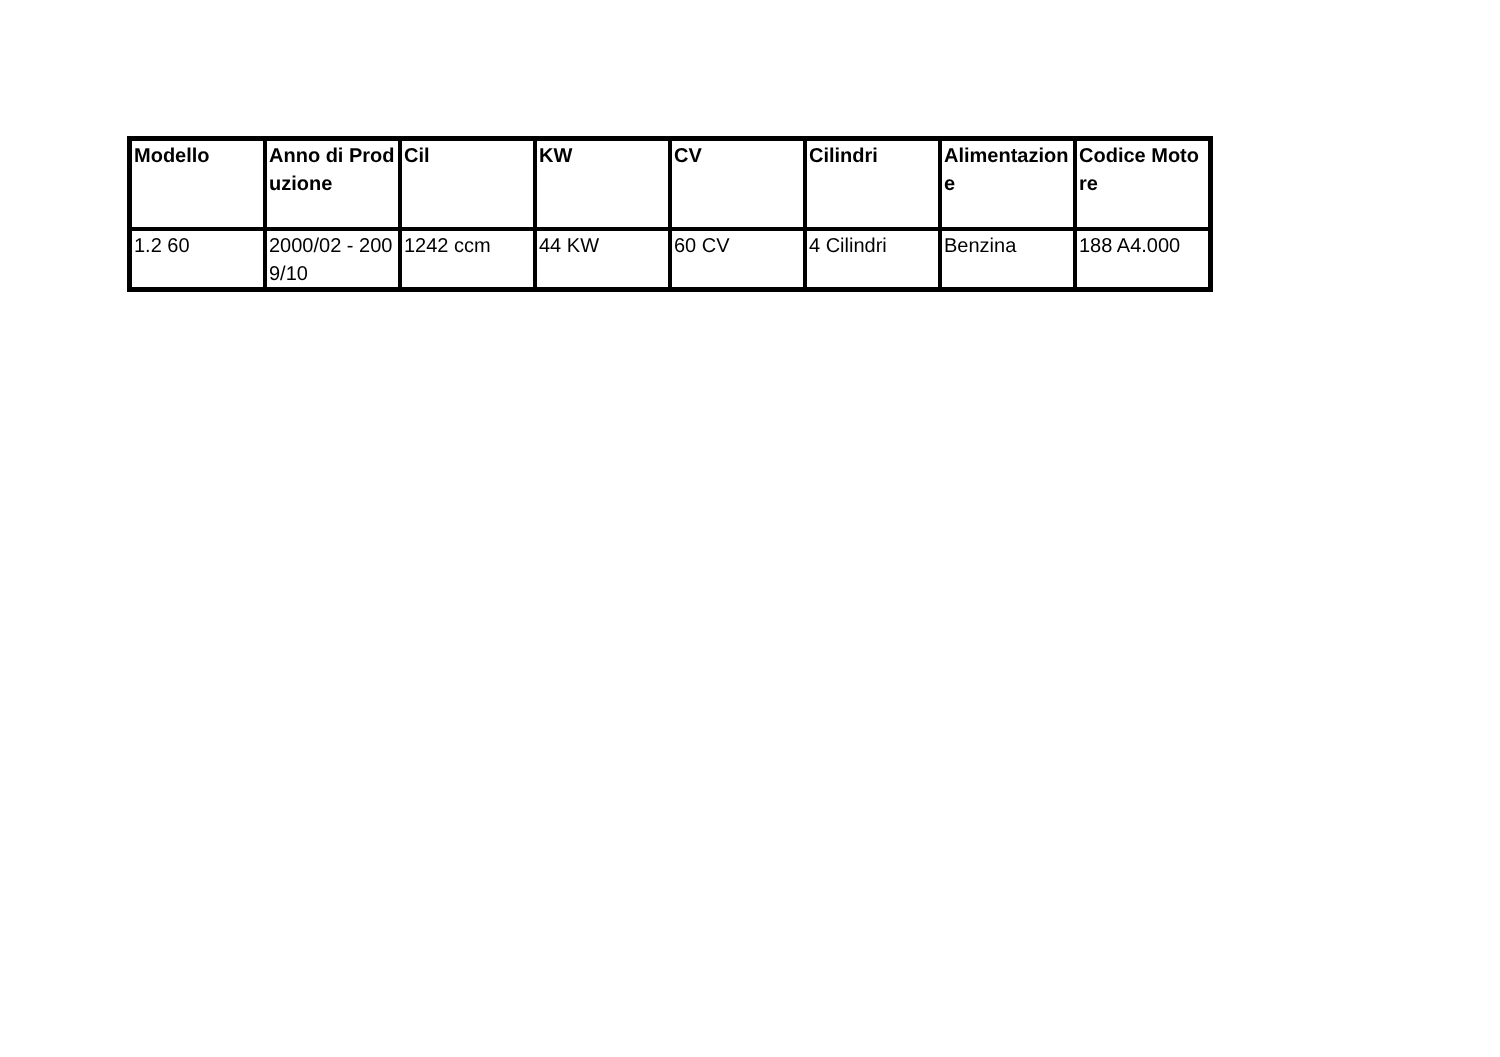| Modello | Anno di Produzione | Cil | KW | CV | Cilindri | Alimentazione | Codice Motore |
| --- | --- | --- | --- | --- | --- | --- | --- |
| 1.2 60 | 2000/02 - 2009/10 | 1242 ccm | 44 KW | 60 CV | 4 Cilindri | Benzina | 188 A4.000 |